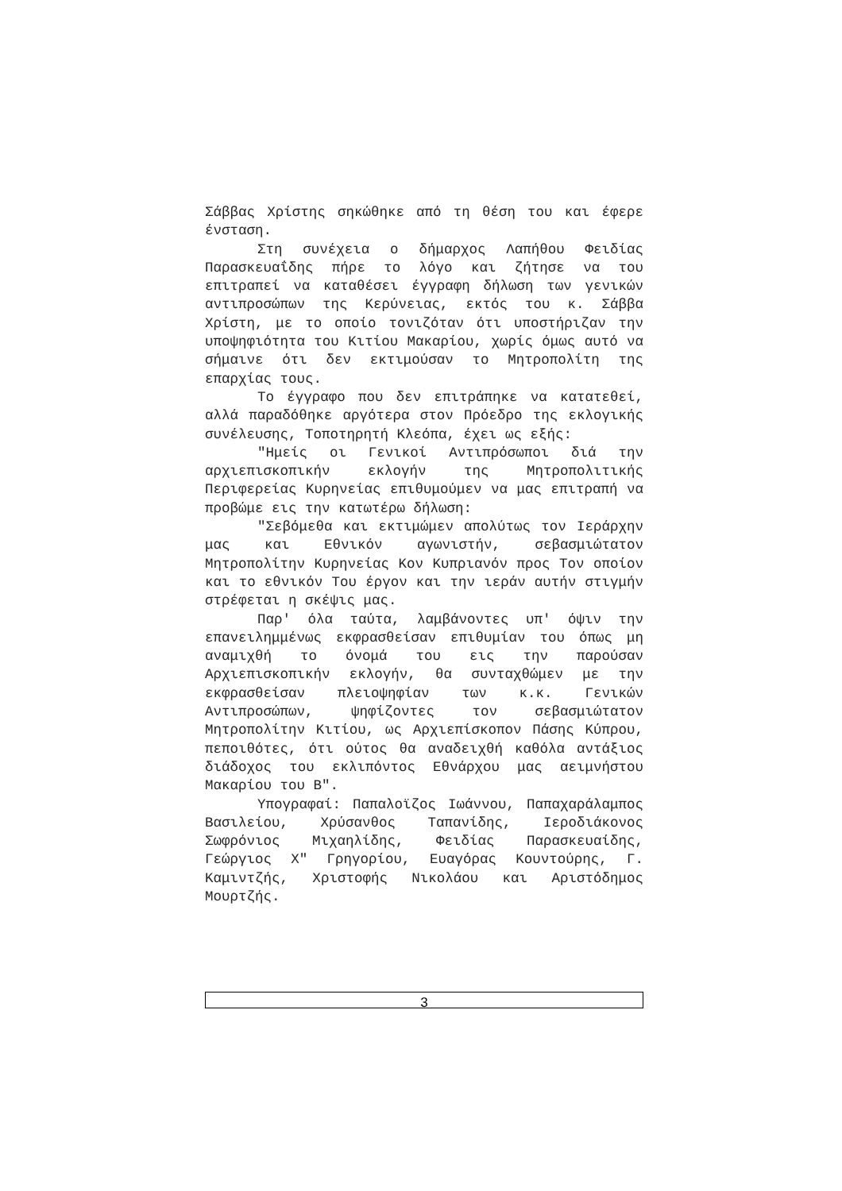Σάββας Χρίστης σηκώθηκε από τη θέση του και έφερε ένσταση.
Στη συνέχεια ο δήμαρχος Λαπήθου Φειδίας Παρασκευαΐδης πήρε το λόγο και ζήτησε να του επιτραπεί να καταθέσει έγγραφη δήλωση των γενικών αντιπροσώπων της Κερύνειας, εκτός του κ. Σάββα Χρίστη, με το οποίο τονιζόταν ότι υποστήριζαν την υποψηφιότητα του Κιτίου Μακαρίου, χωρίς όμως αυτό να σήμαινε ότι δεν εκτιμούσαν το Μητροπολίτη της επαρχίας τους.
Το έγγραφο που δεν επιτράπηκε να κατατεθεί, αλλά παραδόθηκε αργότερα στον Πρόεδρο της εκλογικής συνέλευσης, Τοποτηρητή Κλεόπα, έχει ως εξής:
"Ημείς οι Γενικοί Αντιπρόσωποι διά την αρχιεπισκοπικήν εκλογήν της Μητροπολιτικής Περιφερείας Κυρηνείας επιθυμούμεν να μας επιτραπή να προβώμε εις την κατωτέρω δήλωση:
"Σεβόμεθα και εκτιμώμεν απολύτως τον Ιεράρχην μας και Εθνικόν αγωνιστήν, σεβασμιώτατον Μητροπολίτην Κυρηνείας Κον Κυπριανόν προς Τον οποίον και το εθνικόν Του έργον και την ιεράν αυτήν στιγμήν στρέφεται η σκέψις μας.
Παρ' όλα ταύτα, λαμβάνοντες υπ' όψιν την επανειλημμένως εκφρασθείσαν επιθυμίαν του όπως μη αναμιχθή το όνομά του εις την παρούσαν Αρχιεπισκοπικήν εκλογήν, θα συνταχθώμεν με την εκφρασθείσαν πλειοψηφίαν των κ.κ. Γενικών Αντιπροσώπων, ψηφίζοντες τον σεβασμιώτατον Μητροπολίτην Κιτίου, ως Αρχιεπίσκοπον Πάσης Κύπρου, πεποιθότες, ότι ούτος θα αναδειχθή καθόλα αντάξιος διάδοχος του εκλιπόντος Εθνάρχου μας αειμνήστου Μακαρίου του Β".
Υπογραφαί: Παπαλοϊζος Ιωάννου, Παπαχαράλαμπος Βασιλείου, Χρύσανθος Ταπανίδης, Ιεροδιάκονος Σωφρόνιος Μιχαηλίδης, Φειδίας Παρασκευαίδης, Γεώργιος Χ" Γρηγορίου, Ευαγόρας Κουντούρης, Γ. Καμιντζής, Χριστοφής Νικολάου και Αριστόδημος Μουρτζής.
3